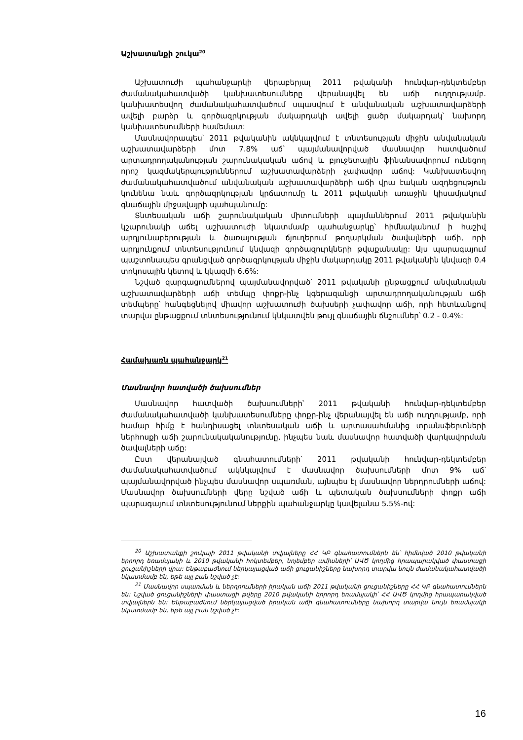Աշխատանքի շուկա<sup>20</sup>
Աշխատուժի պահանջարկի վերաբերյալ 2011 թվականի հունվար-դեկտեմբեր ժամանակահատվածի կանխատեսումները վերանայվել են աճի ուղղությամբ. կանխատեսվող ժամանակահատվածում սպասվում է անվանական աշխատավարձերի ավելի բարձր և գործազրկության մակարդակի ավելի ցածր մակարդակ՝ նախորդ կանխատեսումների համեմատ:
Մասնավորապես՝ 2011 թվականին ակնկալվում է տնտեսության միջին անվանական աշխատավարձերի մոտ 7.8% աճ՝ պայմանավորված մասնավոր հատվածում արտադրողականության շարունակական աճով և բյուջետային ֆինանսավորում ունեցող որոշ կազմակերպություններում աշխատավարձերի չափավոր աճով: Կանխատեսվող ժամանակահատվածում անվանական աշխատավարձերի աճի վրա էական ազդեցություն կունենա նաև գործազրկության կրճատումը և 2011 թվականի առաջին կիսամյակում գնաճային միջավայրի պահպանումը:
Տնտեսական աճի շարունակական միտումների պայմաններում 2011 թվականին կշարունակի աճել աշխատուժի նկատմամբ պահանջարկը՝ հիմնականում ի հաշիվ արդյունաբերության և ծառայության ճյուղերում թողարկման ծավալների աճի, որի արդյունքում տնտեսությունում կնվազի գործազուրկների թվաքանակը: Այս պարագայում պաշտոնապես գրանցված գործազրկության միջին մակարդակը 2011 թվականին կնվազի 0.4 տոկոսային կետով և կկազմի 6.6%:
Նշված զարգացումներով պայմանավորված՝ 2011 թվականի ընթացքում անվանական աշխատավարձերի աճի տեմպը փոքր-ինչ կգերազանցի արտադրողականության աճի տեմպերը՝ հանգեցնելով միավոր աշխատուժի ծախսերի չափավոր աճի, որի հետևանքով տարվա ընթացքում տնտեսությունում կնկատվեն թույլ գնաճային ճնշումներ՝ 0.2 - 0.4%:
Համախառն պահանջարկ<sup>21</sup>
Մասնավոր հատվածի ծախսումներ
Մասնավոր հատվածի ծախսումների՝ 2011 թվականի հունվար-դեկտեմբեր ժամանակահատվածի կանխատեսումները փոքր-ինչ վերանայվել են աճի ուղղությամբ, որի համար հիմք է հանդիսացել տնտեսական աճի և արտասահմանից տրանսֆերտների ներհոսքի աճի շարունակականությունը, ինչպես նաև մասնավոր հատվածի վարկավորման ծավալների աճը:
Ըստ վերանայված գնահատումների՝ 2011 թվականի հունվար-դեկտեմբեր ժամանակահատվածում ակնկալվում է մասնավոր ծախսումների մոտ 9% աճ՝ պայմանավորված ինչպես մասնավոր սպառման, այնպես էլ մասնավոր ներդրումների աճով: Մասնավոր ծախսումների վերը նշված աճի և պետական ծախսումների փոքր աճի պարագայում տնտեսությունում ներքին պահանջարկը կավելանա 5.5%-ով:
<sup>20</sup> Աշխատանքի շուկայի 2011 թվականի տվյալները ՀՀ ԿԲ գնահատումներն են՝ հիմնված 2010 թվականի երրորդ եռամսյակի և 2010 թվականի հոկտեմբեր, նոյեմբեր ամիսների՝ ԱՎԾ կողմից հրապարակված փաստացի ցուցանիշների վրա: Ենթաբաժնում ներկայացված աճի ցուցանիշները նախորդ տարվա նույն ժամանակահատվածի նկատմամբ են, եթե այլ բան նշված չէ:
<sup>21</sup> Մասնավոր սպառման և ներդրումների իրական աճի 2011 թվականի ցուցանիշները ՀՀ ԿԲ գնահատումներն են: Նշված ցուցանիշների փաստացի թվերը 2010 թվականի երրորդ եռամսյակի՝ ՀՀ ԱՎԾ կողմից հրապարակված տվյալներն են: Ենթաբաժնում ներկայացված իրական աճի գնահատումները նախորդ տարվա նույն եռամսյակի նկատմամբ են, եթե այլ բան նշված չէ:
16